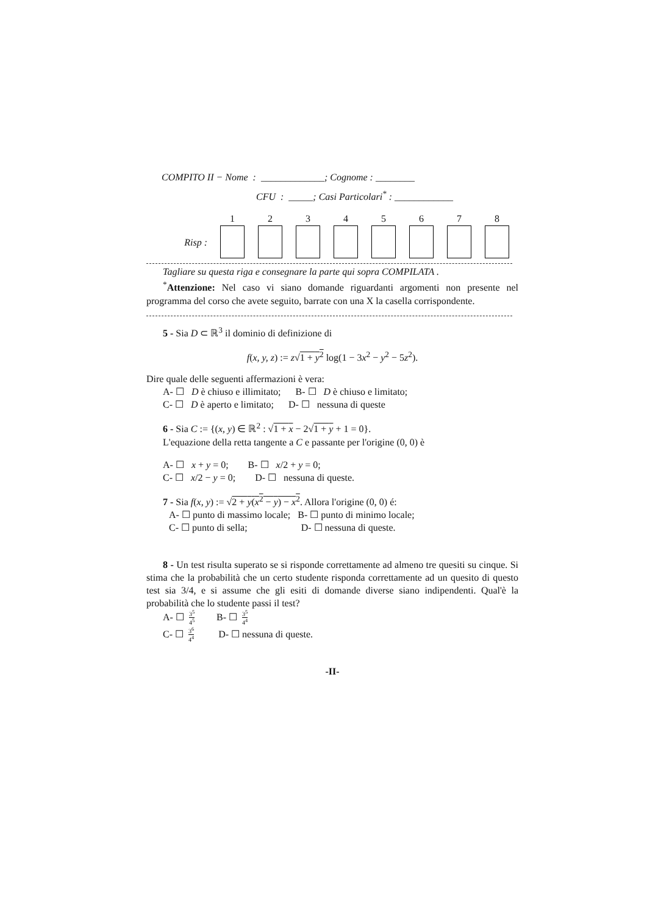COMPITO II − Nome : _____________; Cognome : ________
CFU : _____; Casi Particolari<sup>*</sup> : ____________
| | 1 | 2 | 3 | 4 | 5 | 6 | 7 | 8 |
| Risp : | | | | | | | | |
Tagliare su questa riga e consegnare la parte qui sopra COMPILATA .
<sup>*</sup> Attenzione: Nel caso vi siano domande riguardanti argomenti non presente nel programma del corso che avete seguito, barrate con una X la casella corrispondente.
5 - Sia D ⊂ ℝ<sup>3</sup> il dominio di definizione di
f(x, y, z) := z√1 + y<sup>2</sup> log(1 − 3x<sup>2</sup> − y<sup>2</sup> − 5z<sup>2</sup>).
Dire quale delle seguenti affermazioni è vera:
A- ☐ D è chiuso e illimitato; B- ☐ D è chiuso e limitato;
C- ☐ D è aperto e limitato; D- ☐ nessuna di queste
6 - Sia C := {(x, y) ∈ ℝ<sup>2</sup> : √1 + x − 2√1 + y + 1 = 0}.
L'equazione della retta tangente a C e passante per l'origine (0, 0) è
A- ☐ x + y = 0; B- ☐ x/2 + y = 0;
C- ☐ x/2 − y = 0; D- ☐ nessuna di queste.
7 - Sia f(x, y) := √2 + y(x<sup>2</sup> − y) − x<sup>2</sup>. Allora l'origine (0, 0) é:
A- ☐ punto di massimo locale; B- ☐ punto di minimo locale;
C- ☐ punto di sella; D- ☐ nessuna di queste.
8 - Un test risulta superato se si risponde correttamente ad almeno tre quesiti su cinque. Si stima che la probabilità che un certo studente risponda correttamente ad un quesito di questo test sia 3/4, e si assume che gli esiti di domande diverse siano indipendenti. Qual'è la probabilità che lo studente passi il test?
A- ☐ 3<sup>5</sup> 4<sup>5</sup> B- ☐ 3<sup>5</sup> 4<sup>4</sup>
C- ☐ 3<sup>6</sup> 4<sup>4</sup> D- ☐ nessuna di queste.
-II-